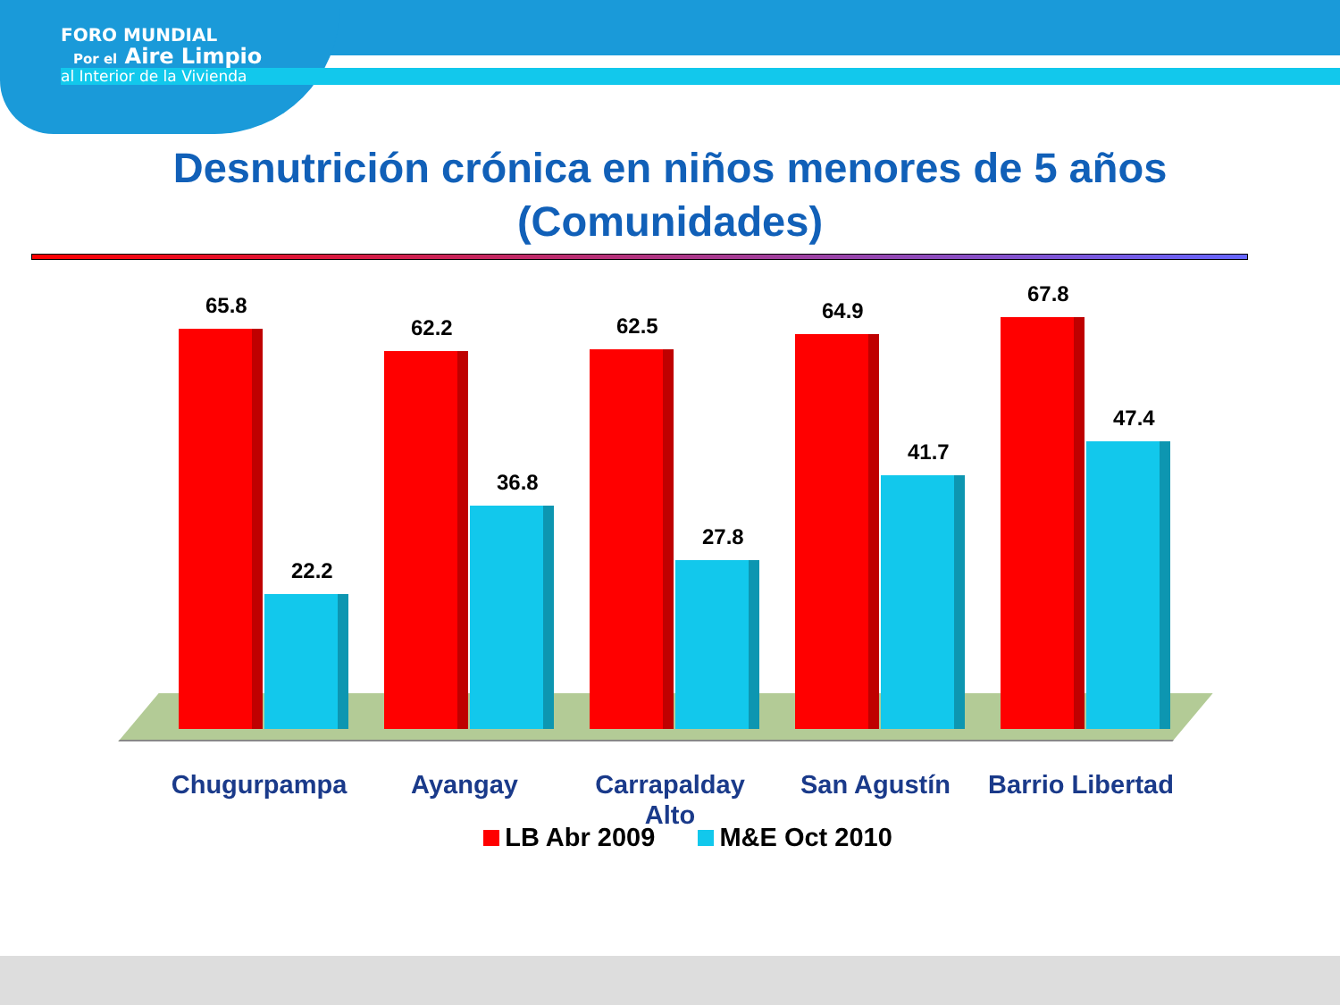FORO MUNDIAL
Por el Aire Limpio
al Interior de la Vivienda
Desnutrición crónica en niños menores de 5 años
(Comunidades)
65.8
22.2
62.2
36.8
62.5
27.8
64.9
41.7
67.8
47.4
Chugurpampa Ayangay Carrapalday Alto
San Agustín Barrio Libertad
LB Abr 2009 M&E Oct 2010